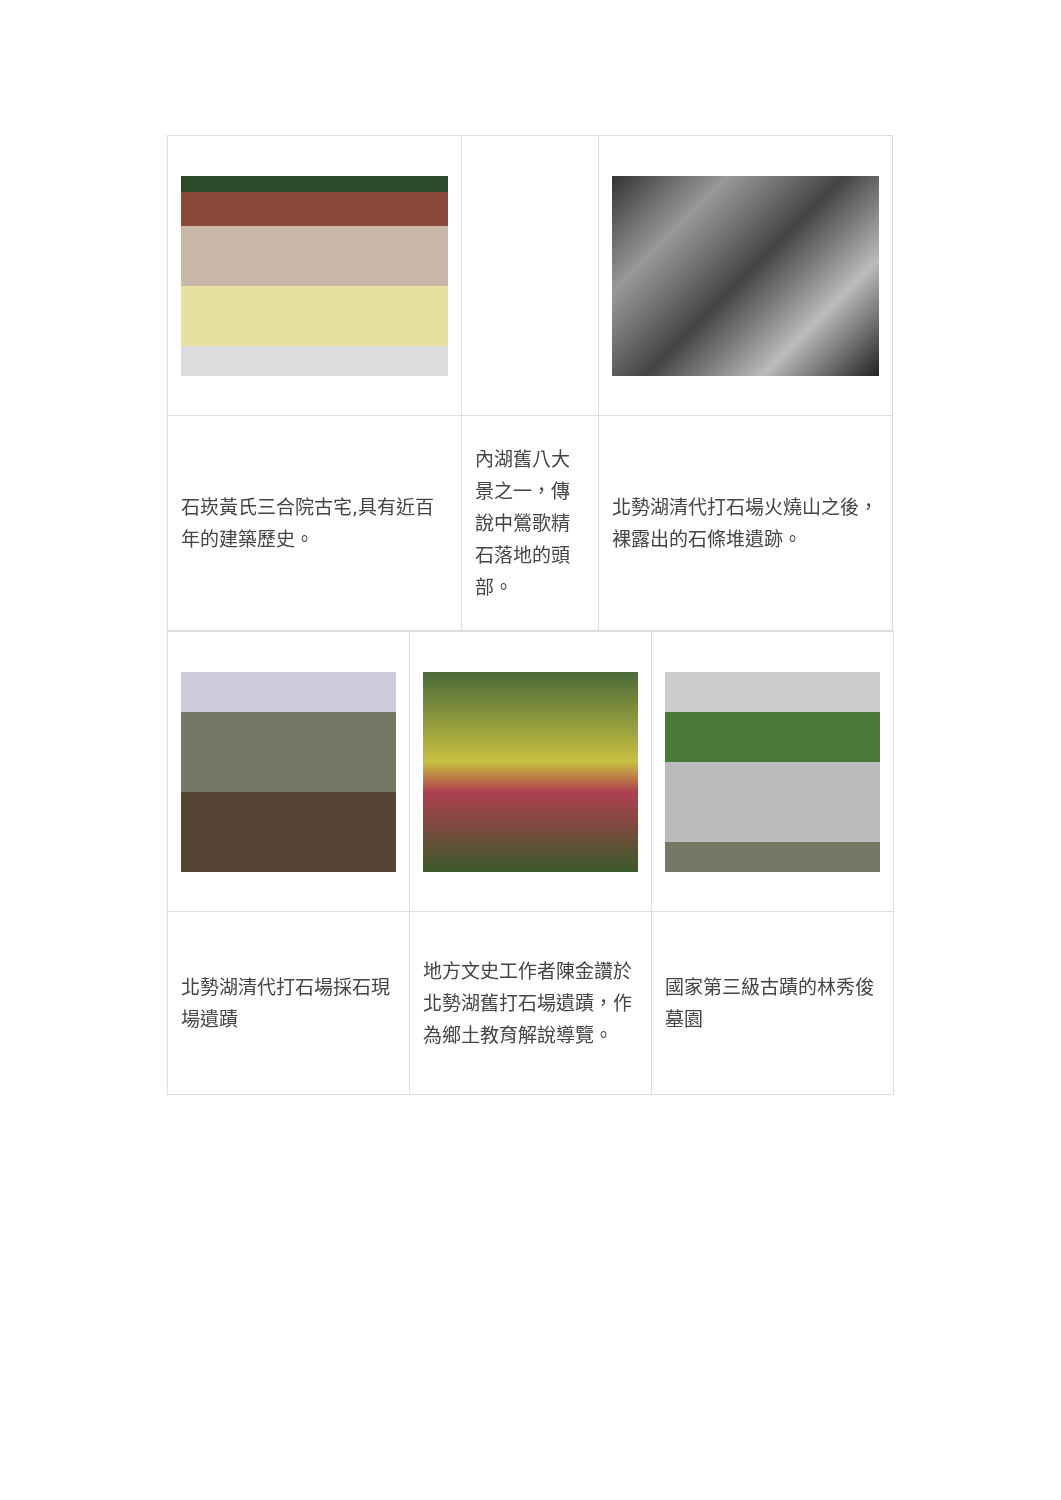| 石崁黃氏三合院古宅,具有近百年的建築歷史。 | 內湖舊八大景之一，傳說中鶯歌精石落地的頭部。 | 北勢湖清代打石場火燒山之後，裸露出的石條堆遺跡。 |
| 北勢湖清代打石場採石現場遺蹟 | 地方文史工作者陳金讚於北勢湖舊打石場遺蹟，作為鄉土教育解說導覽。 | 國家第三級古蹟的林秀俊墓園 |